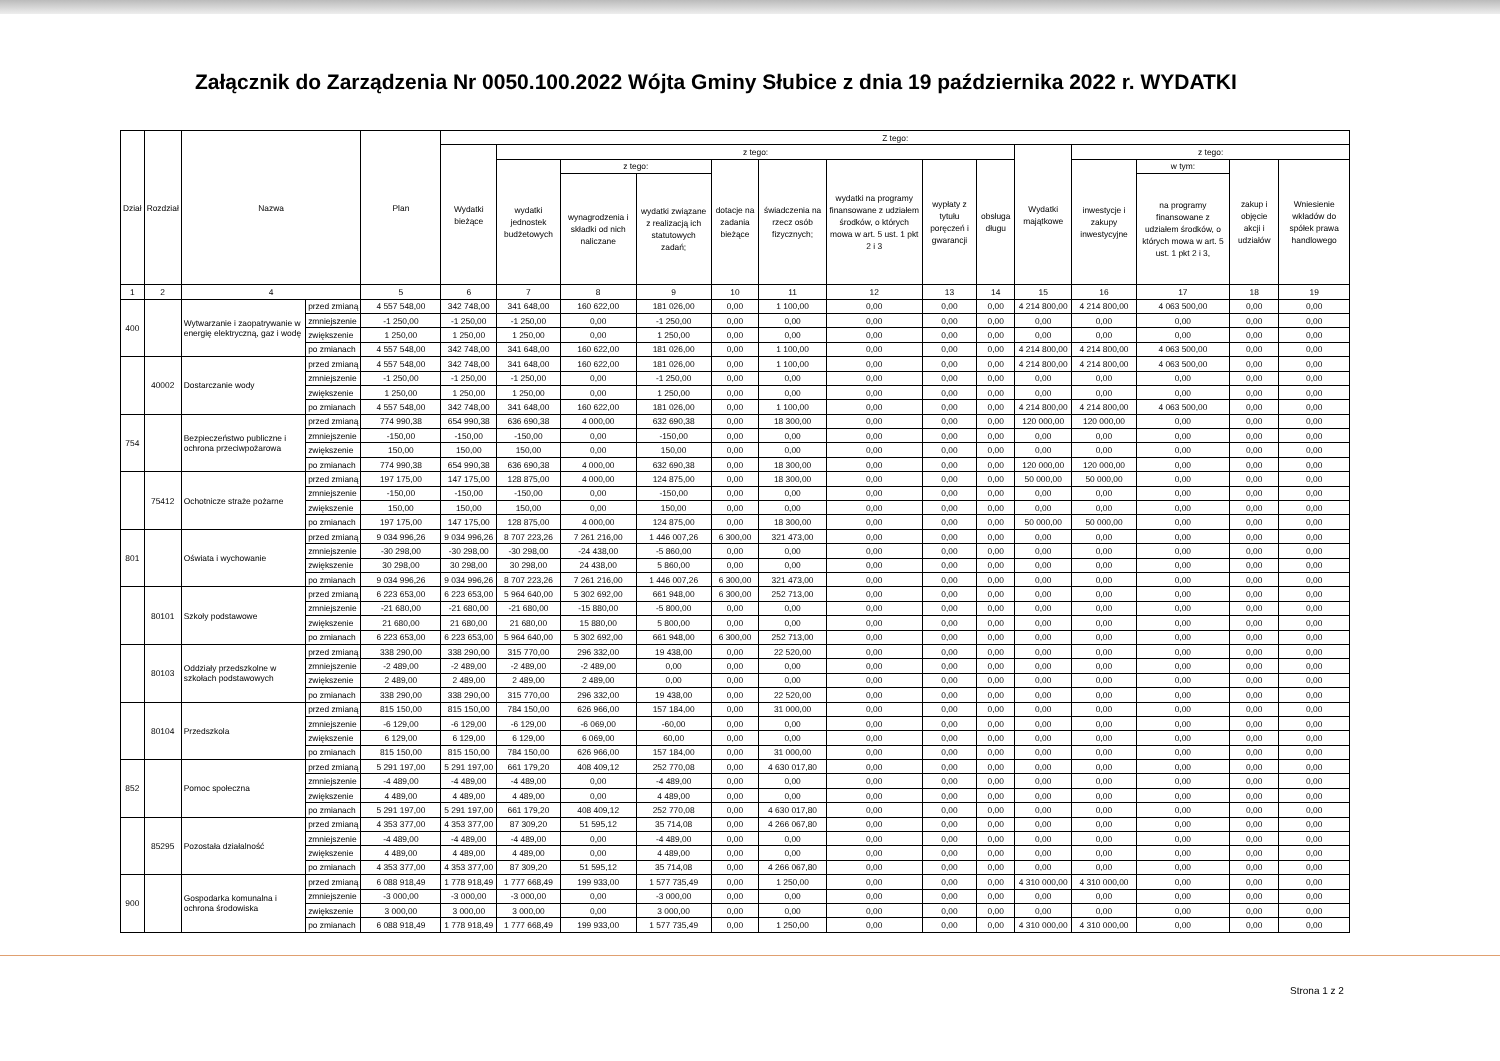Załącznik do Zarządzenia Nr 0050.100.2022 Wójta Gminy Słubice z dnia 19 października 2022 r. WYDATKI
| Dział | Rozdział | Nazwa | | Plan | Z tego: | | | | | | | | | | | | | |
| --- | --- | --- | --- | --- | --- | --- | --- | --- | --- | --- | --- | --- | --- | --- | --- | --- | --- | --- |
| | | | | | Wydatki bieżące | z tego: | | | | | | | | Wydatki majątkowe | z tego: | | | |
| | | | | | | wydatki jednostek budżetowych | z tego: | | dotacje na zadania bieżące | świadczenia na rzecz osób fizycznych; | wydatki na programy finansowane z udziałem środków, o których mowa w art. 5 ust. 1 pkt 2 i 3 | wypłaty z tytułu poręczeń i gwarancji | obsługa długu | | inwestycje i zakupy inwestycyjne | w tym: | zakup i objęcie akcji i udziałów | Wniesienie wkładów do spółek prawa handlowego |
| | | | | | | | wynagrodzenia i składki od nich naliczane | wydatki związane z realizacją ich statutowych zadań; | | | | | | | | na programy finansowane z udziałem środków, o których mowa w art. 5 ust. 1 pkt 2 i 3, | | |
| 1 | 2 | 4 | | 5 | 6 | 7 | 8 | 9 | 10 | 11 | 12 | 13 | 14 | 15 | 16 | 17 | 18 | 19 |
| 400 | | Wytwarzanie i zaopatrywanie w energię elektryczną, gaz i wodę | przed zmianą | 4 557 548,00 | 342 748,00 | 341 648,00 | 160 622,00 | 181 026,00 | 0,00 | 1 100,00 | 0,00 | 0,00 | 0,00 | 4 214 800,00 | 4 214 800,00 | 4 063 500,00 | 0,00 | 0,00 |
| | | | zmniejszenie | -1 250,00 | -1 250,00 | -1 250,00 | 0,00 | -1 250,00 | 0,00 | 0,00 | 0,00 | 0,00 | 0,00 | 0,00 | 0,00 | 0,00 | 0,00 | 0,00 |
| | | | zwiększenie | 1 250,00 | 1 250,00 | 1 250,00 | 0,00 | 1 250,00 | 0,00 | 0,00 | 0,00 | 0,00 | 0,00 | 0,00 | 0,00 | 0,00 | 0,00 | 0,00 |
| | | | po zmianach | 4 557 548,00 | 342 748,00 | 341 648,00 | 160 622,00 | 181 026,00 | 0,00 | 1 100,00 | 0,00 | 0,00 | 0,00 | 4 214 800,00 | 4 214 800,00 | 4 063 500,00 | 0,00 | 0,00 |
| | 40002 | Dostarczanie wody | przed zmianą | 4 557 548,00 | 342 748,00 | 341 648,00 | 160 622,00 | 181 026,00 | 0,00 | 1 100,00 | 0,00 | 0,00 | 0,00 | 4 214 800,00 | 4 214 800,00 | 4 063 500,00 | 0,00 | 0,00 |
| | | | zmniejszenie | -1 250,00 | -1 250,00 | -1 250,00 | 0,00 | -1 250,00 | 0,00 | 0,00 | 0,00 | 0,00 | 0,00 | 0,00 | 0,00 | 0,00 | 0,00 | 0,00 |
| | | | zwiększenie | 1 250,00 | 1 250,00 | 1 250,00 | 0,00 | 1 250,00 | 0,00 | 0,00 | 0,00 | 0,00 | 0,00 | 0,00 | 0,00 | 0,00 | 0,00 | 0,00 |
| | | | po zmianach | 4 557 548,00 | 342 748,00 | 341 648,00 | 160 622,00 | 181 026,00 | 0,00 | 1 100,00 | 0,00 | 0,00 | 0,00 | 4 214 800,00 | 4 214 800,00 | 4 063 500,00 | 0,00 | 0,00 |
| 754 | | Bezpieczeństwo publiczne i ochrona przeciwpożarowa | przed zmianą | 774 990,38 | 654 990,38 | 636 690,38 | 4 000,00 | 632 690,38 | 0,00 | 18 300,00 | 0,00 | 0,00 | 0,00 | 120 000,00 | 120 000,00 | 0,00 | 0,00 | 0,00 |
| | | | zmniejszenie | -150,00 | -150,00 | -150,00 | 0,00 | -150,00 | 0,00 | 0,00 | 0,00 | 0,00 | 0,00 | 0,00 | 0,00 | 0,00 | 0,00 | 0,00 |
| | | | zwiększenie | 150,00 | 150,00 | 150,00 | 0,00 | 150,00 | 0,00 | 0,00 | 0,00 | 0,00 | 0,00 | 0,00 | 0,00 | 0,00 | 0,00 | 0,00 |
| | | | po zmianach | 774 990,38 | 654 990,38 | 636 690,38 | 4 000,00 | 632 690,38 | 0,00 | 18 300,00 | 0,00 | 0,00 | 0,00 | 120 000,00 | 120 000,00 | 0,00 | 0,00 | 0,00 |
| | 75412 | Ochotnicze straże pożarne | przed zmianą | 197 175,00 | 147 175,00 | 128 875,00 | 4 000,00 | 124 875,00 | 0,00 | 18 300,00 | 0,00 | 0,00 | 0,00 | 50 000,00 | 50 000,00 | 0,00 | 0,00 | 0,00 |
| | | | zmniejszenie | -150,00 | -150,00 | -150,00 | 0,00 | -150,00 | 0,00 | 0,00 | 0,00 | 0,00 | 0,00 | 0,00 | 0,00 | 0,00 | 0,00 | 0,00 |
| | | | zwiększenie | 150,00 | 150,00 | 150,00 | 0,00 | 150,00 | 0,00 | 0,00 | 0,00 | 0,00 | 0,00 | 0,00 | 0,00 | 0,00 | 0,00 | 0,00 |
| | | | po zmianach | 197 175,00 | 147 175,00 | 128 875,00 | 4 000,00 | 124 875,00 | 0,00 | 18 300,00 | 0,00 | 0,00 | 0,00 | 50 000,00 | 50 000,00 | 0,00 | 0,00 | 0,00 |
| 801 | | Oświata i wychowanie | przed zmianą | 9 034 996,26 | 9 034 996,26 | 8 707 223,26 | 7 261 216,00 | 1 446 007,26 | 6 300,00 | 321 473,00 | 0,00 | 0,00 | 0,00 | 0,00 | 0,00 | 0,00 | 0,00 | 0,00 |
| | | | zmniejszenie | -30 298,00 | -30 298,00 | -30 298,00 | -24 438,00 | -5 860,00 | 0,00 | 0,00 | 0,00 | 0,00 | 0,00 | 0,00 | 0,00 | 0,00 | 0,00 | 0,00 |
| | | | zwiększenie | 30 298,00 | 30 298,00 | 30 298,00 | 24 438,00 | 5 860,00 | 0,00 | 0,00 | 0,00 | 0,00 | 0,00 | 0,00 | 0,00 | 0,00 | 0,00 | 0,00 |
| | | | po zmianach | 9 034 996,26 | 9 034 996,26 | 8 707 223,26 | 7 261 216,00 | 1 446 007,26 | 6 300,00 | 321 473,00 | 0,00 | 0,00 | 0,00 | 0,00 | 0,00 | 0,00 | 0,00 | 0,00 |
| | 80101 | Szkoły podstawowe | przed zmianą | 6 223 653,00 | 6 223 653,00 | 5 964 640,00 | 5 302 692,00 | 661 948,00 | 6 300,00 | 252 713,00 | 0,00 | 0,00 | 0,00 | 0,00 | 0,00 | 0,00 | 0,00 | 0,00 |
| | | | zmniejszenie | -21 680,00 | -21 680,00 | -21 680,00 | -15 880,00 | -5 800,00 | 0,00 | 0,00 | 0,00 | 0,00 | 0,00 | 0,00 | 0,00 | 0,00 | 0,00 | 0,00 |
| | | | zwiększenie | 21 680,00 | 21 680,00 | 21 680,00 | 15 880,00 | 5 800,00 | 0,00 | 0,00 | 0,00 | 0,00 | 0,00 | 0,00 | 0,00 | 0,00 | 0,00 | 0,00 |
| | | | po zmianach | 6 223 653,00 | 6 223 653,00 | 5 964 640,00 | 5 302 692,00 | 661 948,00 | 6 300,00 | 252 713,00 | 0,00 | 0,00 | 0,00 | 0,00 | 0,00 | 0,00 | 0,00 | 0,00 |
| | 80103 | Oddziały przedszkolne w szkołach podstawowych | przed zmianą | 338 290,00 | 338 290,00 | 315 770,00 | 296 332,00 | 19 438,00 | 0,00 | 22 520,00 | 0,00 | 0,00 | 0,00 | 0,00 | 0,00 | 0,00 | 0,00 | 0,00 |
| | | | zmniejszenie | -2 489,00 | -2 489,00 | -2 489,00 | -2 489,00 | 0,00 | 0,00 | 0,00 | 0,00 | 0,00 | 0,00 | 0,00 | 0,00 | 0,00 | 0,00 | 0,00 |
| | | | zwiększenie | 2 489,00 | 2 489,00 | 2 489,00 | 2 489,00 | 0,00 | 0,00 | 0,00 | 0,00 | 0,00 | 0,00 | 0,00 | 0,00 | 0,00 | 0,00 | 0,00 |
| | | | po zmianach | 338 290,00 | 338 290,00 | 315 770,00 | 296 332,00 | 19 438,00 | 0,00 | 22 520,00 | 0,00 | 0,00 | 0,00 | 0,00 | 0,00 | 0,00 | 0,00 | 0,00 |
| | 80104 | Przedszkola | przed zmianą | 815 150,00 | 815 150,00 | 784 150,00 | 626 966,00 | 157 184,00 | 0,00 | 31 000,00 | 0,00 | 0,00 | 0,00 | 0,00 | 0,00 | 0,00 | 0,00 | 0,00 |
| | | | zmniejszenie | -6 129,00 | -6 129,00 | -6 129,00 | -6 069,00 | -60,00 | 0,00 | 0,00 | 0,00 | 0,00 | 0,00 | 0,00 | 0,00 | 0,00 | 0,00 | 0,00 |
| | | | zwiększenie | 6 129,00 | 6 129,00 | 6 129,00 | 6 069,00 | 60,00 | 0,00 | 0,00 | 0,00 | 0,00 | 0,00 | 0,00 | 0,00 | 0,00 | 0,00 | 0,00 |
| | | | po zmianach | 815 150,00 | 815 150,00 | 784 150,00 | 626 966,00 | 157 184,00 | 0,00 | 31 000,00 | 0,00 | 0,00 | 0,00 | 0,00 | 0,00 | 0,00 | 0,00 | 0,00 |
| 852 | | Pomoc społeczna | przed zmianą | 5 291 197,00 | 5 291 197,00 | 661 179,20 | 408 409,12 | 252 770,08 | 0,00 | 4 630 017,80 | 0,00 | 0,00 | 0,00 | 0,00 | 0,00 | 0,00 | 0,00 | 0,00 |
| | | | zmniejszenie | -4 489,00 | -4 489,00 | -4 489,00 | 0,00 | -4 489,00 | 0,00 | 0,00 | 0,00 | 0,00 | 0,00 | 0,00 | 0,00 | 0,00 | 0,00 | 0,00 |
| | | | zwiększenie | 4 489,00 | 4 489,00 | 4 489,00 | 0,00 | 4 489,00 | 0,00 | 0,00 | 0,00 | 0,00 | 0,00 | 0,00 | 0,00 | 0,00 | 0,00 | 0,00 |
| | | | po zmianach | 5 291 197,00 | 5 291 197,00 | 661 179,20 | 408 409,12 | 252 770,08 | 0,00 | 4 630 017,80 | 0,00 | 0,00 | 0,00 | 0,00 | 0,00 | 0,00 | 0,00 | 0,00 |
| | 85295 | Pozostała działalność | przed zmianą | 4 353 377,00 | 4 353 377,00 | 87 309,20 | 51 595,12 | 35 714,08 | 0,00 | 4 266 067,80 | 0,00 | 0,00 | 0,00 | 0,00 | 0,00 | 0,00 | 0,00 | 0,00 |
| | | | zmniejszenie | -4 489,00 | -4 489,00 | -4 489,00 | 0,00 | -4 489,00 | 0,00 | 0,00 | 0,00 | 0,00 | 0,00 | 0,00 | 0,00 | 0,00 | 0,00 | 0,00 |
| | | | zwiększenie | 4 489,00 | 4 489,00 | 4 489,00 | 0,00 | 4 489,00 | 0,00 | 0,00 | 0,00 | 0,00 | 0,00 | 0,00 | 0,00 | 0,00 | 0,00 | 0,00 |
| | | | po zmianach | 4 353 377,00 | 4 353 377,00 | 87 309,20 | 51 595,12 | 35 714,08 | 0,00 | 4 266 067,80 | 0,00 | 0,00 | 0,00 | 0,00 | 0,00 | 0,00 | 0,00 | 0,00 |
| 900 | | Gospodarka komunalna i ochrona środowiska | przed zmianą | 6 088 918,49 | 1 778 918,49 | 1 777 668,49 | 199 933,00 | 1 577 735,49 | 0,00 | 1 250,00 | 0,00 | 0,00 | 0,00 | 4 310 000,00 | 4 310 000,00 | 0,00 | 0,00 | 0,00 |
| | | | zmniejszenie | -3 000,00 | -3 000,00 | -3 000,00 | 0,00 | -3 000,00 | 0,00 | 0,00 | 0,00 | 0,00 | 0,00 | 0,00 | 0,00 | 0,00 | 0,00 | 0,00 |
| | | | zwiększenie | 3 000,00 | 3 000,00 | 3 000,00 | 0,00 | 3 000,00 | 0,00 | 0,00 | 0,00 | 0,00 | 0,00 | 0,00 | 0,00 | 0,00 | 0,00 | 0,00 |
| | | | po zmianach | 6 088 918,49 | 1 778 918,49 | 1 777 668,49 | 199 933,00 | 1 577 735,49 | 0,00 | 1 250,00 | 0,00 | 0,00 | 0,00 | 4 310 000,00 | 4 310 000,00 | 0,00 | 0,00 | 0,00 |
Strona 1 z 2